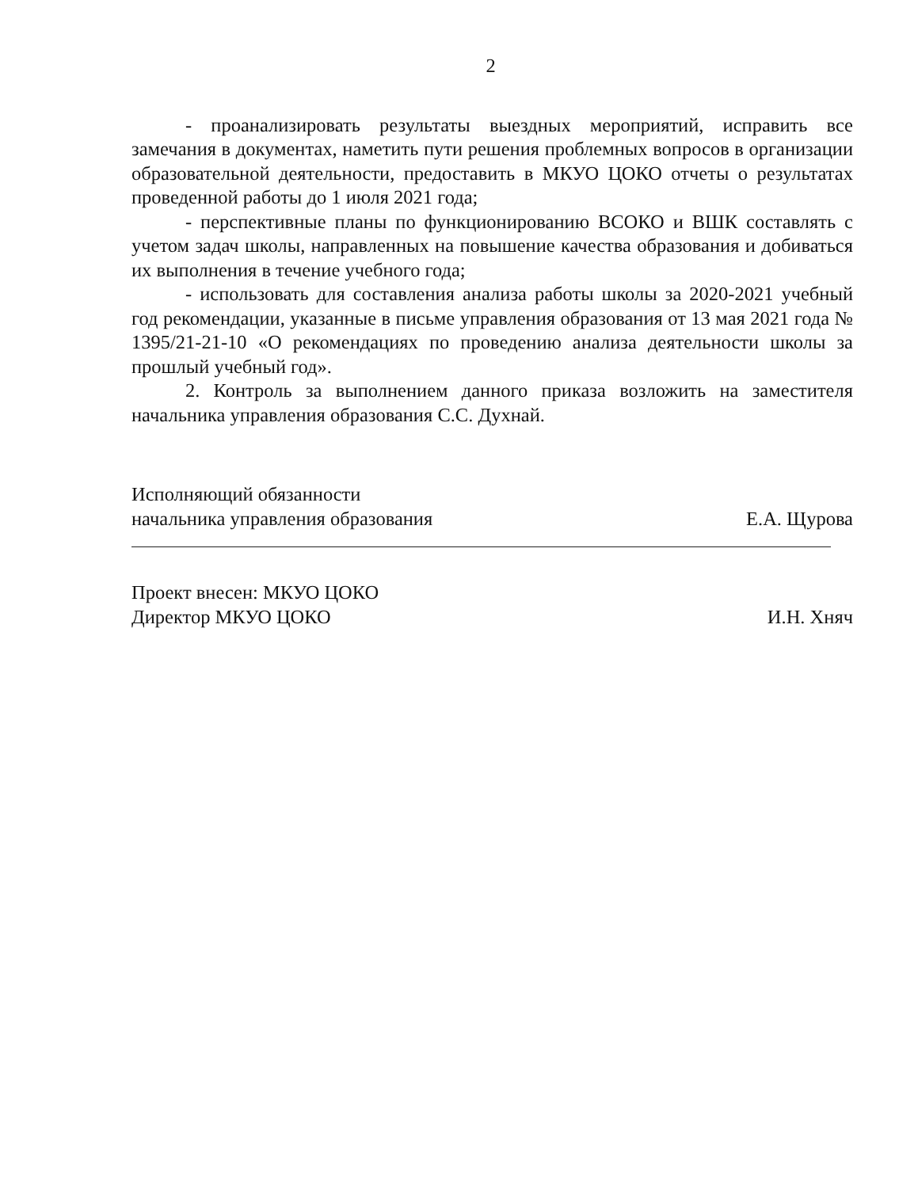2
- проанализировать результаты выездных мероприятий, исправить все замечания в документах, наметить пути решения проблемных вопросов в организации образовательной деятельности, предоставить в МКУО ЦОКО отчеты о результатах проведенной работы до 1 июля 2021 года;
- перспективные планы по функционированию ВСОКО и ВШК составлять с учетом задач школы, направленных на повышение качества образования и добиваться их выполнения в течение учебного года;
- использовать для составления анализа работы школы за 2020-2021 учебный год рекомендации, указанные в письме управления образования от 13 мая 2021 года № 1395/21-21-10 «О рекомендациях по проведению анализа деятельности школы за прошлый учебный год».
2. Контроль за выполнением данного приказа возложить на заместителя начальника управления образования С.С. Духнай.
Исполняющий обязанности
начальника управления образования
Е.А. Щурова
Проект внесен: МКУО ЦОКО
Директор МКУО ЦОКО
И.Н. Хняч